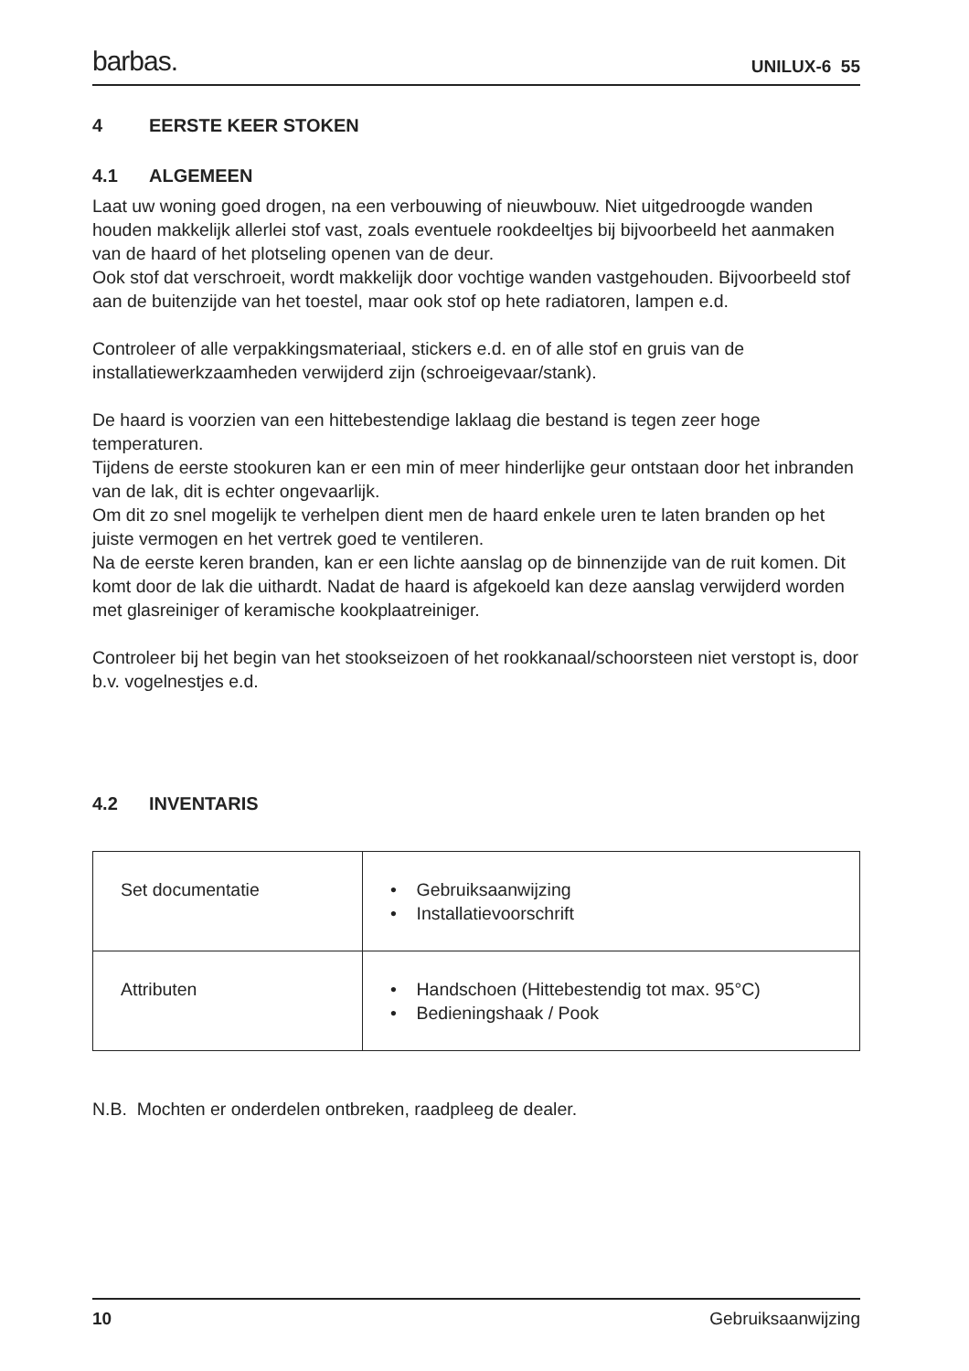barbas.
UNILUX-6 55
4 EERSTE KEER STOKEN
4.1 ALGEMEEN
Laat uw woning goed drogen, na een verbouwing of nieuwbouw. Niet uitgedroogde wanden houden makkelijk allerlei stof vast, zoals eventuele rookdeeltjes bij bijvoorbeeld het aanmaken van de haard of het plotseling openen van de deur.
Ook stof dat verschroeit, wordt makkelijk door vochtige wanden vastgehouden. Bijvoorbeeld stof aan de buitenzijde van het toestel, maar ook stof op hete radiatoren, lampen e.d.
Controleer of alle verpakkingsmateriaal, stickers e.d. en of alle stof en gruis van de installatiewerkzaamheden verwijderd zijn (schroeigevaar/stank).
De haard is voorzien van een hittebestendige laklaag die bestand is tegen zeer hoge temperaturen.
Tijdens de eerste stookuren kan er een min of meer hinderlijke geur ontstaan door het inbranden van de lak, dit is echter ongevaarlijk.
Om dit zo snel mogelijk te verhelpen dient men de haard enkele uren te laten branden op het juiste vermogen en het vertrek goed te ventileren.
Na de eerste keren branden, kan er een lichte aanslag op de binnenzijde van de ruit komen. Dit komt door de lak die uithardt. Nadat de haard is afgekoeld kan deze aanslag verwijderd worden met glasreiniger of keramische kookplaatreiniger.
Controleer bij het begin van het stookseizoen of het rookkanaal/schoorsteen niet verstopt is, door b.v. vogelnestjes e.d.
4.2 INVENTARIS
| Set documentatie | • Gebruiksaanwijzing • Installatievoorschrift |
| Attributen | • Handschoen (Hittebestendig tot max. 95°C) • Bedieningshaak / Pook |
N.B. Mochten er onderdelen ontbreken, raadpleeg de dealer.
10 Gebruiksaanwijzing